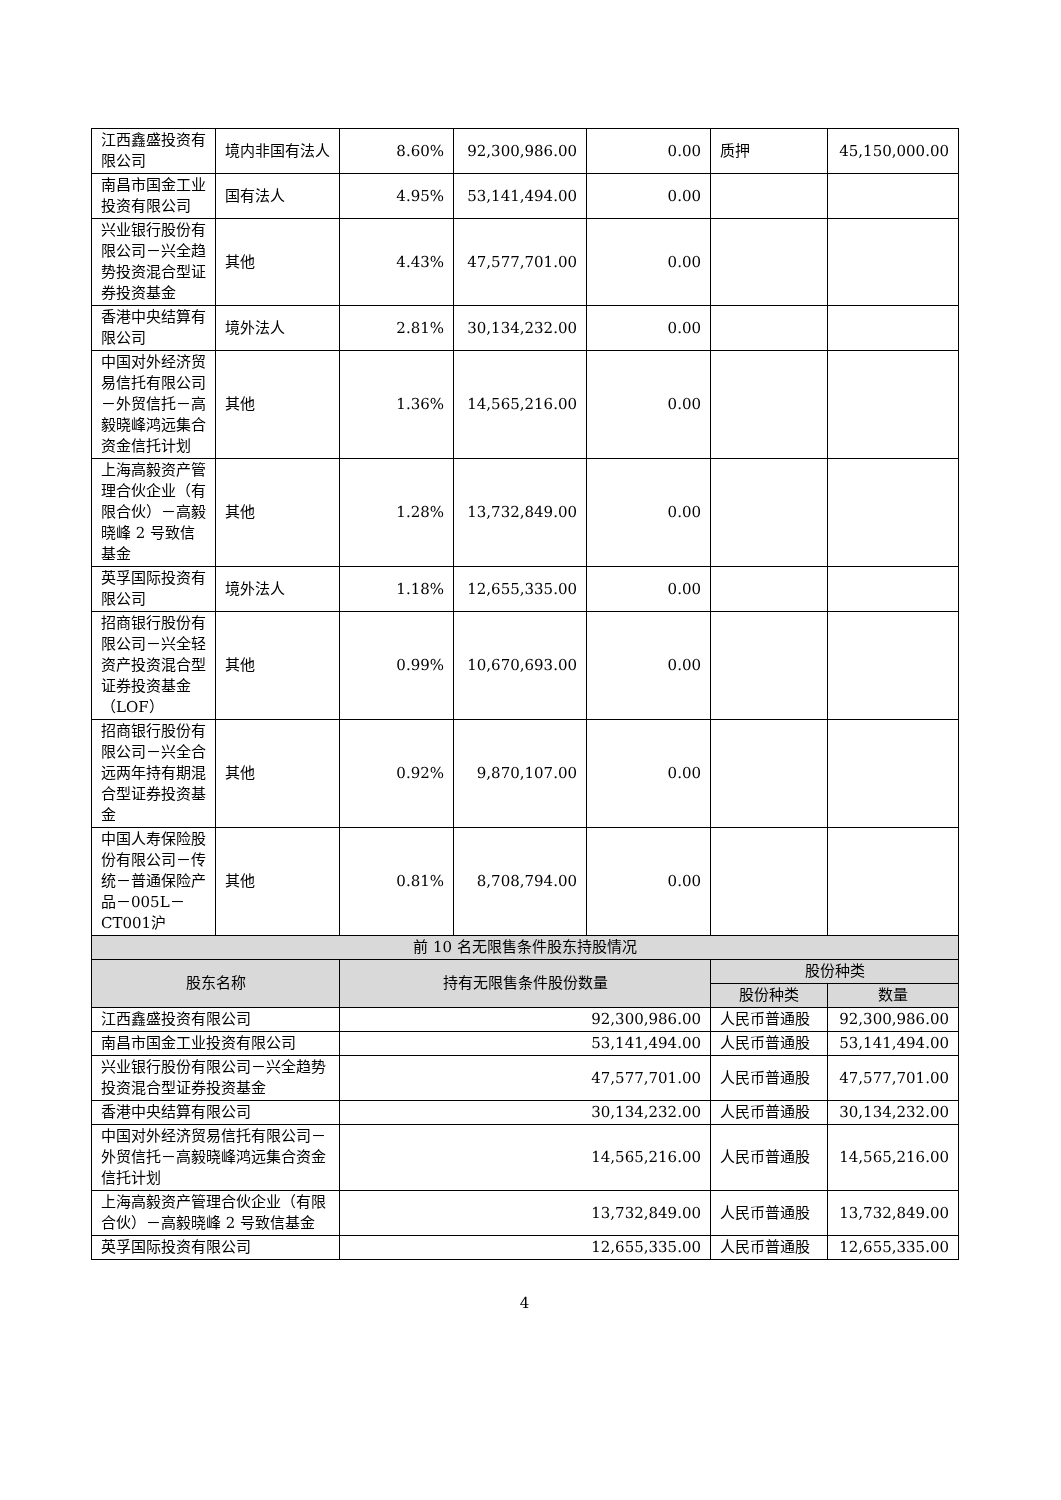| 江西鑫盛投资有限公司 | 境内非国有法人 | 8.60% | 92,300,986.00 | 0.00 | 质押 | 45,150,000.00 |
| 南昌市国金工业投资有限公司 | 国有法人 | 4.95% | 53,141,494.00 | 0.00 | | |
| 兴业银行股份有限公司－兴全趋势投资混合型证券投资基金 | 其他 | 4.43% | 47,577,701.00 | 0.00 | | |
| 香港中央结算有限公司 | 境外法人 | 2.81% | 30,134,232.00 | 0.00 | | |
| 中国对外经济贸易信托有限公司－外贸信托－高毅晓峰鸿远集合资金信托计划 | 其他 | 1.36% | 14,565,216.00 | 0.00 | | |
| 上海高毅资产管理合伙企业（有限合伙）－高毅晓峰 2 号致信基金 | 其他 | 1.28% | 13,732,849.00 | 0.00 | | |
| 英孚国际投资有限公司 | 境外法人 | 1.18% | 12,655,335.00 | 0.00 | | |
| 招商银行股份有限公司－兴全轻资产投资混合型证券投资基金（LOF） | 其他 | 0.99% | 10,670,693.00 | 0.00 | | |
| 招商银行股份有限公司－兴全合远两年持有期混合型证券投资基金 | 其他 | 0.92% | 9,870,107.00 | 0.00 | | |
| 中国人寿保险股份有限公司－传统－普通保险产品－005L－CT001沪 | 其他 | 0.81% | 8,708,794.00 | 0.00 | | |
| 前 10 名无限售条件股东持股情况 | | | | | | |
| 股东名称 | | 持有无限售条件股份数量 | | | 股份种类 | |
| | | | | | 股份种类 | 数量 |
| 江西鑫盛投资有限公司 | | 92,300,986.00 | | | 人民币普通股 | 92,300,986.00 |
| 南昌市国金工业投资有限公司 | | 53,141,494.00 | | | 人民币普通股 | 53,141,494.00 |
| 兴业银行股份有限公司－兴全趋势投资混合型证券投资基金 | | 47,577,701.00 | | | 人民币普通股 | 47,577,701.00 |
| 香港中央结算有限公司 | | 30,134,232.00 | | | 人民币普通股 | 30,134,232.00 |
| 中国对外经济贸易信托有限公司－外贸信托－高毅晓峰鸿远集合资金信托计划 | | 14,565,216.00 | | | 人民币普通股 | 14,565,216.00 |
| 上海高毅资产管理合伙企业（有限合伙）－高毅晓峰 2 号致信基金 | | 13,732,849.00 | | | 人民币普通股 | 13,732,849.00 |
| 英孚国际投资有限公司 | | 12,655,335.00 | | | 人民币普通股 | 12,655,335.00 |
4